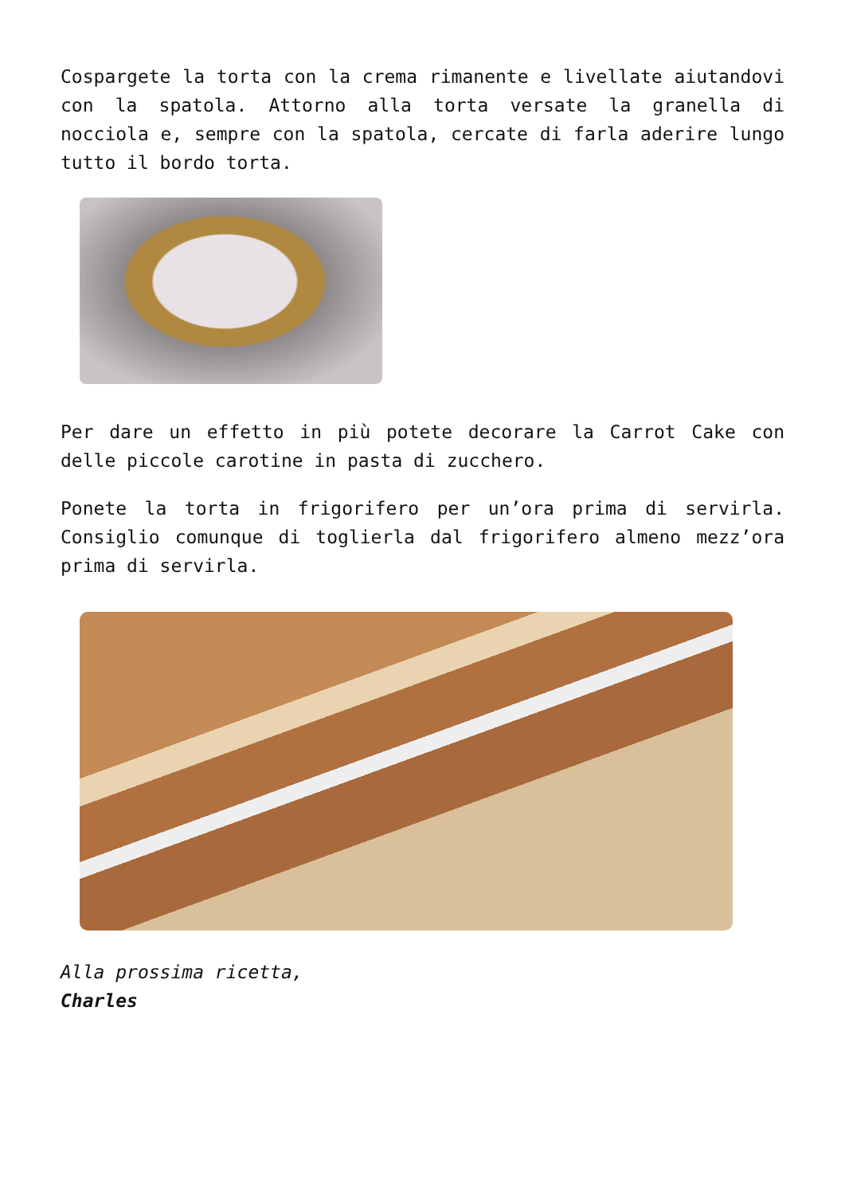Cospargete la torta con la crema rimanente e livellate aiutandovi con la spatola. Attorno alla torta versate la granella di nocciola e, sempre con la spatola, cercate di farla aderire lungo tutto il bordo torta.
Per dare un effetto in più potete decorare la Carrot Cake con delle piccole carotine in pasta di zucchero.
Ponete la torta in frigorifero per un’ora prima di servirla. Consiglio comunque di toglierla dal frigorifero almeno mezz’ora prima di servirla.
Alla prossima ricetta,
Charles